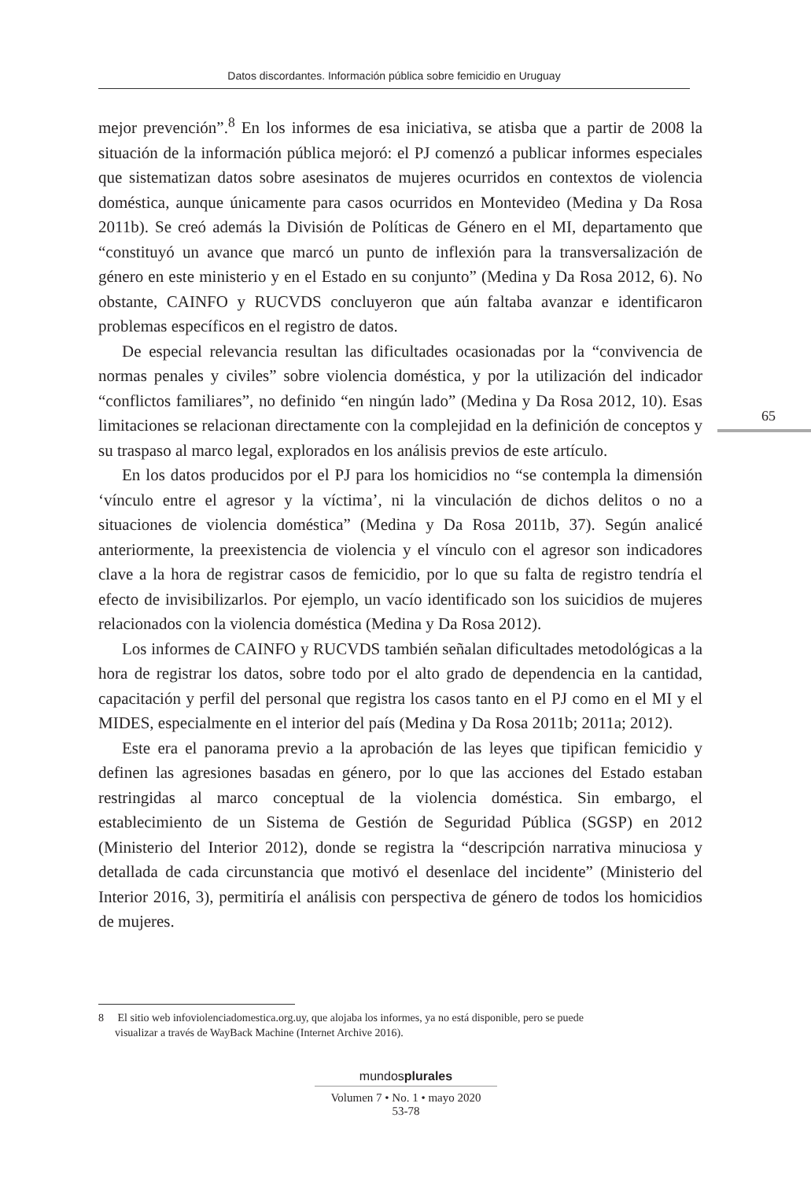Datos discordantes. Información pública sobre femicidio en Uruguay
mejor prevención”.<sup>8</sup> En los informes de esa iniciativa, se atisba que a partir de 2008 la situación de la información pública mejoró: el PJ comenzó a publicar informes especiales que sistematizan datos sobre asesinatos de mujeres ocurridos en contextos de violencia doméstica, aunque únicamente para casos ocurridos en Montevideo (Medina y Da Rosa 2011b). Se creó además la División de Políticas de Género en el MI, departamento que “constituyó un avance que marcó un punto de inflexión para la transversalización de género en este ministerio y en el Estado en su conjunto” (Medina y Da Rosa 2012, 6). No obstante, CAINFO y RUCVDS concluyeron que aún faltaba avanzar e identificaron problemas específicos en el registro de datos.
De especial relevancia resultan las dificultades ocasionadas por la “convivencia de normas penales y civiles” sobre violencia doméstica, y por la utilización del indicador “conflictos familiares”, no definido “en ningún lado” (Medina y Da Rosa 2012, 10). Esas limitaciones se relacionan directamente con la complejidad en la definición de conceptos y su traspaso al marco legal, explorados en los análisis previos de este artículo.
En los datos producidos por el PJ para los homicidios no “se contempla la dimensión ‘vínculo entre el agresor y la víctima’, ni la vinculación de dichos delitos o no a situaciones de violencia doméstica” (Medina y Da Rosa 2011b, 37). Según analicé anteriormente, la preexistencia de violencia y el vínculo con el agresor son indicadores clave a la hora de registrar casos de femicidio, por lo que su falta de registro tendría el efecto de invisibilizarlos. Por ejemplo, un vacío identificado son los suicidios de mujeres relacionados con la violencia doméstica (Medina y Da Rosa 2012).
Los informes de CAINFO y RUCVDS también señalan dificultades metodológicas a la hora de registrar los datos, sobre todo por el alto grado de dependencia en la cantidad, capacitación y perfil del personal que registra los casos tanto en el PJ como en el MI y el MIDES, especialmente en el interior del país (Medina y Da Rosa 2011b; 2011a; 2012).
Este era el panorama previo a la aprobación de las leyes que tipifican femicidio y definen las agresiones basadas en género, por lo que las acciones del Estado estaban restringidas al marco conceptual de la violencia doméstica. Sin embargo, el establecimiento de un Sistema de Gestión de Seguridad Pública (SGSP) en 2012 (Ministerio del Interior 2012), donde se registra la “descripción narrativa minuciosa y detallada de cada circunstancia que motivó el desenlace del incidente” (Ministerio del Interior 2016, 3), permitiría el análisis con perspectiva de género de todos los homicidios de mujeres.
65
8 El sitio web infoviolenciadomestica.org.uy, que alojaba los informes, ya no está disponible, pero se puede
visualizar a través de WayBack Machine (Internet Archive 2016).
mundosplurales
Volumen 7 • No. 1 • mayo 2020
53-78